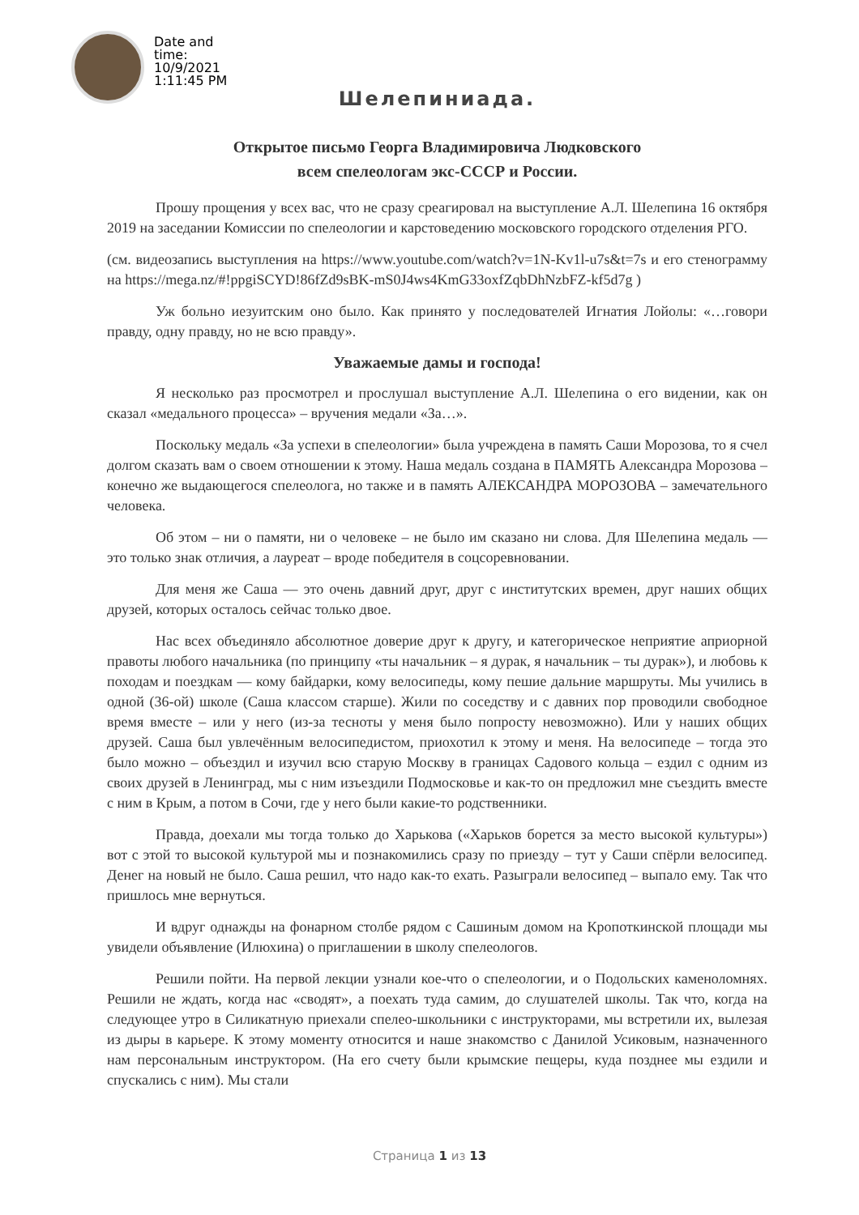Date and time: 10/9/2021 1:11:45 PM
Шелепиниада.
Открытое письмо Георга Владимировича Людковского
всем спелеологам экс-СССР и России.
Прошу прощения у всех вас, что не сразу среагировал на выступление А.Л. Шелепина 16 октября 2019 на заседании Комиссии по спелеологии и карстоведению московского городского отделения РГО.
(см. видеозапись выступления на https://www.youtube.com/watch?v=1N-Kv1l-u7s&t=7s и его стенограмму на https://mega.nz/#!ppgiSCYD!86fZd9sBK-mS0J4ws4KmG33oxfZqbDhNzbFZ-kf5d7g )
Уж больно иезуитским оно было. Как принято у последователей Игнатия Лойолы: «…говори правду, одну правду, но не всю правду».
Уважаемые дамы и господа!
Я несколько раз просмотрел и прослушал выступление А.Л. Шелепина о его видении, как он сказал «медального процесса» – вручения медали «За…».
Поскольку медаль «За успехи в спелеологии» была учреждена в память Саши Морозова, то я счел долгом сказать вам о своем отношении к этому. Наша медаль создана в ПАМЯТЬ Александра Морозова – конечно же выдающегося спелеолога, но также и в память АЛЕКСАНДРА МОРОЗОВА – замечательного человека.
Об этом – ни о памяти, ни о человеке – не было им сказано ни слова. Для Шелепина медаль — это только знак отличия, а лауреат – вроде победителя в соцсоревновании.
Для меня же Саша — это очень давний друг, друг с институтских времен, друг наших общих друзей, которых осталось сейчас только двое.
Нас всех объединяло абсолютное доверие друг к другу, и категорическое неприятие априорной правоты любого начальника (по принципу «ты начальник – я дурак, я начальник – ты дурак»), и любовь к походам и поездкам — кому байдарки, кому велосипеды, кому пешие дальние маршруты. Мы учились в одной (36-ой) школе (Саша классом старше). Жили по соседству и с давних пор проводили свободное время вместе – или у него (из-за тесноты у меня было попросту невозможно). Или у наших общих друзей. Саша был увлечённым велосипедистом, приохотил к этому и меня. На велосипеде – тогда это было можно – объездил и изучил всю старую Москву в границах Садового кольца – ездил с одним из своих друзей в Ленинград, мы с ним изъездили Подмосковье и как-то он предложил мне съездить вместе с ним в Крым, а потом в Сочи, где у него были какие-то родственники.
Правда, доехали мы тогда только до Харькова («Харьков борется за место высокой культуры») вот с этой то высокой культурой мы и познакомились сразу по приезду – тут у Саши спёрли велосипед. Денег на новый не было. Саша решил, что надо как-то ехать. Разыграли велосипед – выпало ему. Так что пришлось мне вернуться.
И вдруг однажды на фонарном столбе рядом с Сашиным домом на Кропоткинской площади мы увидели объявление (Илюхина) о приглашении в школу спелеологов.
Решили пойти. На первой лекции узнали кое-что о спелеологии, и о Подольских каменоломнях. Решили не ждать, когда нас «сводят», а поехать туда самим, до слушателей школы. Так что, когда на следующее утро в Силикатную приехали спелео-школьники с инструкторами, мы встретили их, вылезая из дыры в карьере. К этому моменту относится и наше знакомство с Данилой Усиковым, назначенного нам персональным инструктором. (На его счету были крымские пещеры, куда позднее мы ездили и спускались с ним). Мы стали
Страница 1 из 13